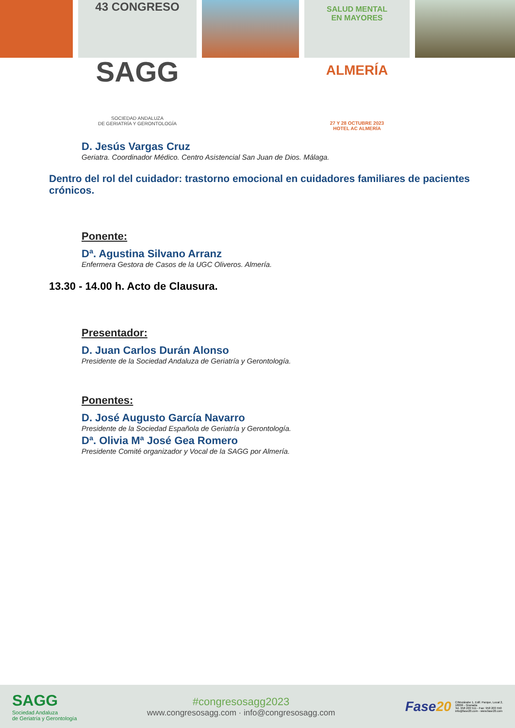43 CONGRESO
SAGG
SOCIEDAD ANDALUZA
DE GERIATRÍA Y GERONTOLOGÍA
SALUD MENTAL
EN MAYORES
ALMERÍA
27 Y 28 OCTUBRE 2023
HOTEL AC ALMERÍA
D. Jesús Vargas Cruz
Geriatra. Coordinador Médico. Centro Asistencial San Juan de Dios. Málaga.
Dentro del rol del cuidador: trastorno emocional en cuidadores familiares de pacientes crónicos.
Ponente:
Dª. Agustina Silvano Arranz
Enfermera Gestora de Casos de la UGC Oliveros. Almería.
13.30 - 14.00 h. Acto de Clausura.
Presentador:
D. Juan Carlos Durán Alonso
Presidente de la Sociedad Andaluza de Geriatría y Gerontología.
Ponentes:
D. José Augusto García Navarro
Presidente de la Sociedad Española de Geriatría y Gerontología.
Dª. Olivia Mª José Gea Romero
Presidente Comité organizador y Vocal de la SAGG por Almería.
SAGG
Sociedad Andaluza
de Geriatría y Gerontología
#congresosagg2023
www.congresosagg.com · info@congresosagg.com
Fase20
C/Mozárabe 1, Edif. Parque, Local 2,
18006 - Granada
Tel. 958 203 511 - Fax: 958 203 550
info@fase20.com - www.fase20.com